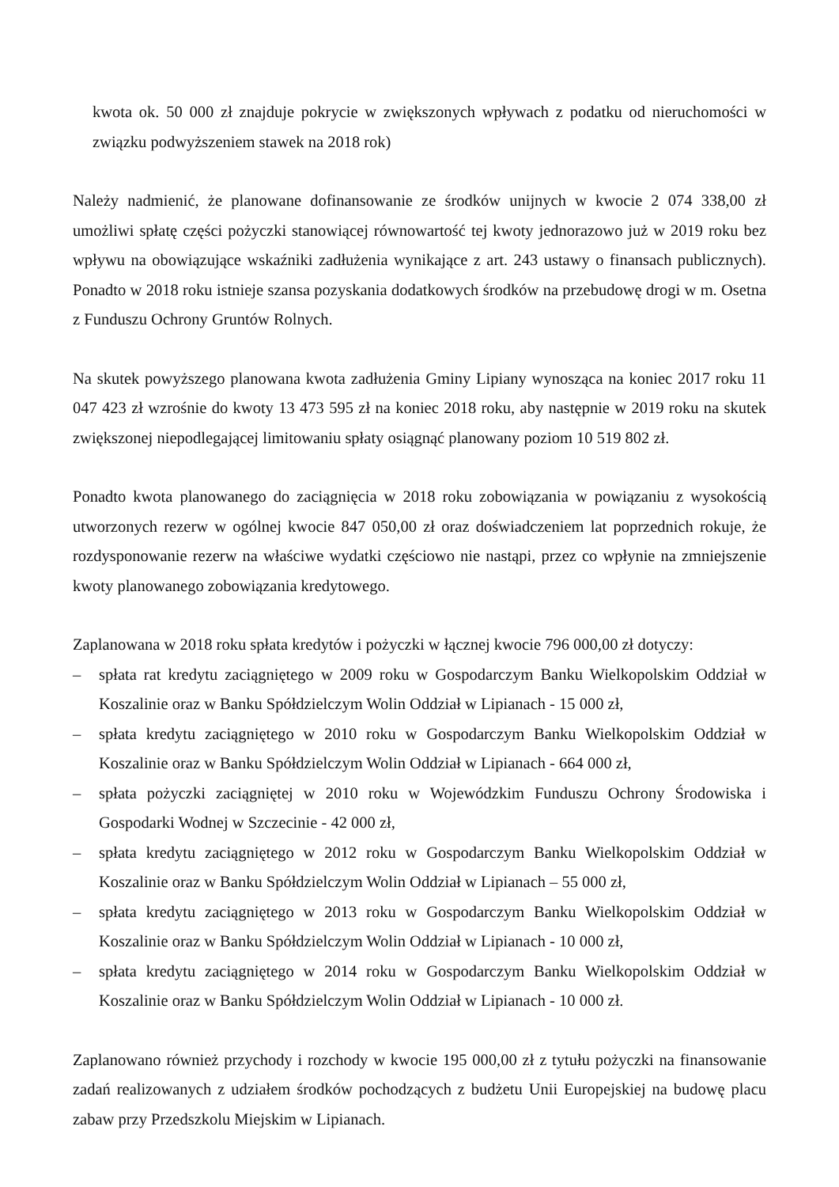kwota ok. 50 000 zł znajduje pokrycie w zwiększonych wpływach z podatku od nieruchomości w związku podwyższeniem stawek na 2018 rok)
Należy nadmienić, że planowane dofinansowanie ze środków unijnych w kwocie 2 074 338,00 zł umożliwi spłatę części pożyczki stanowiącej równowartość tej kwoty jednorazowo już w 2019 roku bez wpływu na obowiązujące wskaźniki zadłużenia wynikające z art. 243 ustawy o finansach publicznych). Ponadto w 2018 roku istnieje szansa pozyskania dodatkowych środków na przebudowę drogi w m. Osetna z Funduszu Ochrony Gruntów Rolnych.
Na skutek powyższego planowana kwota zadłużenia Gminy Lipiany wynosząca na koniec 2017 roku 11 047 423 zł wzrośnie do kwoty 13 473 595 zł na koniec 2018 roku, aby następnie w 2019 roku na skutek zwiększonej niepodlegającej limitowaniu spłaty osiągnąć planowany poziom 10 519 802 zł.
Ponadto kwota planowanego do zaciągnięcia w 2018 roku zobowiązania w powiązaniu z wysokością utworzonych rezerw w ogólnej kwocie 847 050,00 zł oraz doświadczeniem lat poprzednich rokuje, że rozdysponowanie rezerw na właściwe wydatki częściowo nie nastąpi, przez co wpłynie na zmniejszenie kwoty planowanego zobowiązania kredytowego.
Zaplanowana w 2018 roku spłata kredytów i pożyczki w łącznej kwocie 796 000,00 zł dotyczy:
– spłata rat kredytu zaciągniętego w 2009 roku w Gospodarczym Banku Wielkopolskim Oddział w Koszalinie oraz w Banku Spółdzielczym Wolin Oddział w Lipianach - 15 000 zł,
– spłata kredytu zaciągniętego w 2010 roku w Gospodarczym Banku Wielkopolskim Oddział w Koszalinie oraz w Banku Spółdzielczym Wolin Oddział w Lipianach - 664 000 zł,
– spłata pożyczki zaciągniętej w 2010 roku w Wojewódzkim Funduszu Ochrony Środowiska i Gospodarki Wodnej w Szczecinie - 42 000 zł,
– spłata kredytu zaciągniętego w 2012 roku w Gospodarczym Banku Wielkopolskim Oddział w Koszalinie oraz w Banku Spółdzielczym Wolin Oddział w Lipianach – 55 000 zł,
– spłata kredytu zaciągniętego w 2013 roku w Gospodarczym Banku Wielkopolskim Oddział w Koszalinie oraz w Banku Spółdzielczym Wolin Oddział w Lipianach - 10 000 zł,
– spłata kredytu zaciągniętego w 2014 roku w Gospodarczym Banku Wielkopolskim Oddział w Koszalinie oraz w Banku Spółdzielczym Wolin Oddział w Lipianach - 10 000 zł.
Zaplanowano również przychody i rozchody w kwocie 195 000,00 zł z tytułu pożyczki na finansowanie zadań realizowanych z udziałem środków pochodzących z budżetu Unii Europejskiej na budowę placu zabaw przy Przedszkolu Miejskim w Lipianach.